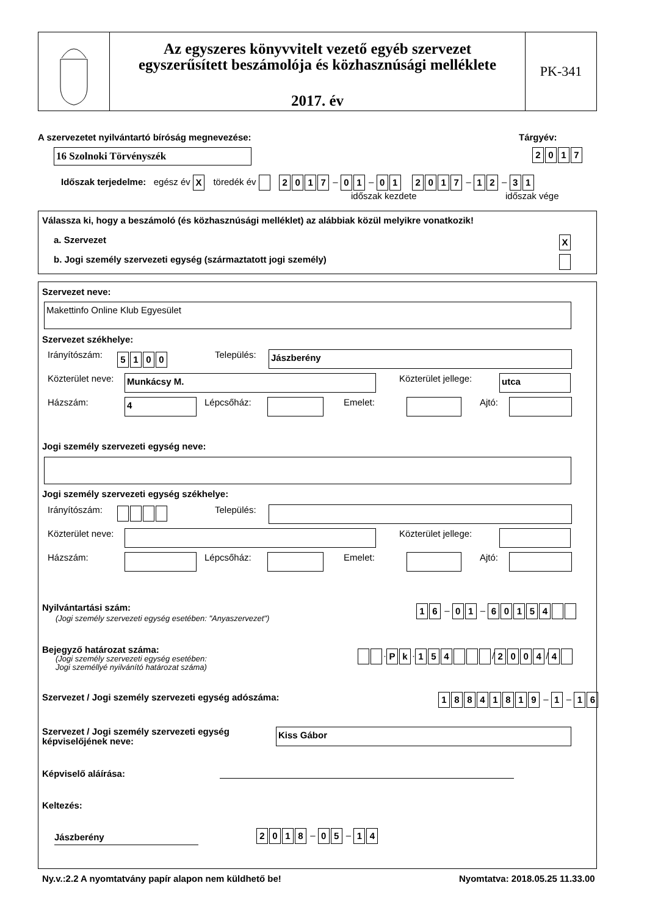Az egyszeres könyvvitelt vezető egyéb szervezet
egyszerűsített beszámolója és közhasznúsági melléklete
2017. év
PK-341
A szervezetet nyilvántartó bíróság megnevezése:
Tárgyév:
16 Szolnoki Törvényszék 2017
Időszak terjedelme: egész év X töredék év 2017 – 01 – 01 2017 – 12 – 31
időszak kezdete időszak vége
Válassza ki, hogy a beszámoló (és közhasznúsági melléklet) az alábbiak közül melyikre vonatkozik!
a. Szervezet X
b. Jogi személy szervezeti egység (származtatott jogi személy)
Szervezet neve:
Makettinfo Online Klub Egyesület
Szervezet székhelye:
Irányítószám: 5100 Település: Jászberény
Közterület neve: Munkácsy M. Közterület jellege: utca
Házszám: 4 Lépcsőház: Emelet: Ajtó:
Jogi személy szervezeti egység neve:
Jogi személy szervezeti egység székhelye:
Irányítószám: Település:
Közterület neve: Közterület jellege:
Házszám: Lépcsőház: Emelet: Ajtó:
Nyilvántartási szám:
(Jogi személy szervezeti egység esetében: "Anyaszervezet")
16 – 01 – 60154
Bejegyző határozat száma:
(Jogi személy szervezeti egység esetében:
Jogi személlyé nyilvánító határozat száma)
· Pk · 154 / 2004 / 4
Szervezet / Jogi személy szervezeti egység adószáma:
18841819 – 1 – 16
Szervezet / Jogi személy szervezeti egység
képviselőjének neve:
Kiss Gábor
Képviselő aláírása:
Keltezés:
Jászberény 2018 – 05 – 14
Ny.v.:2.2 A nyomtatvány papír alapon nem küldhető be!
Nyomtatva: 2018.05.25 11.33.00